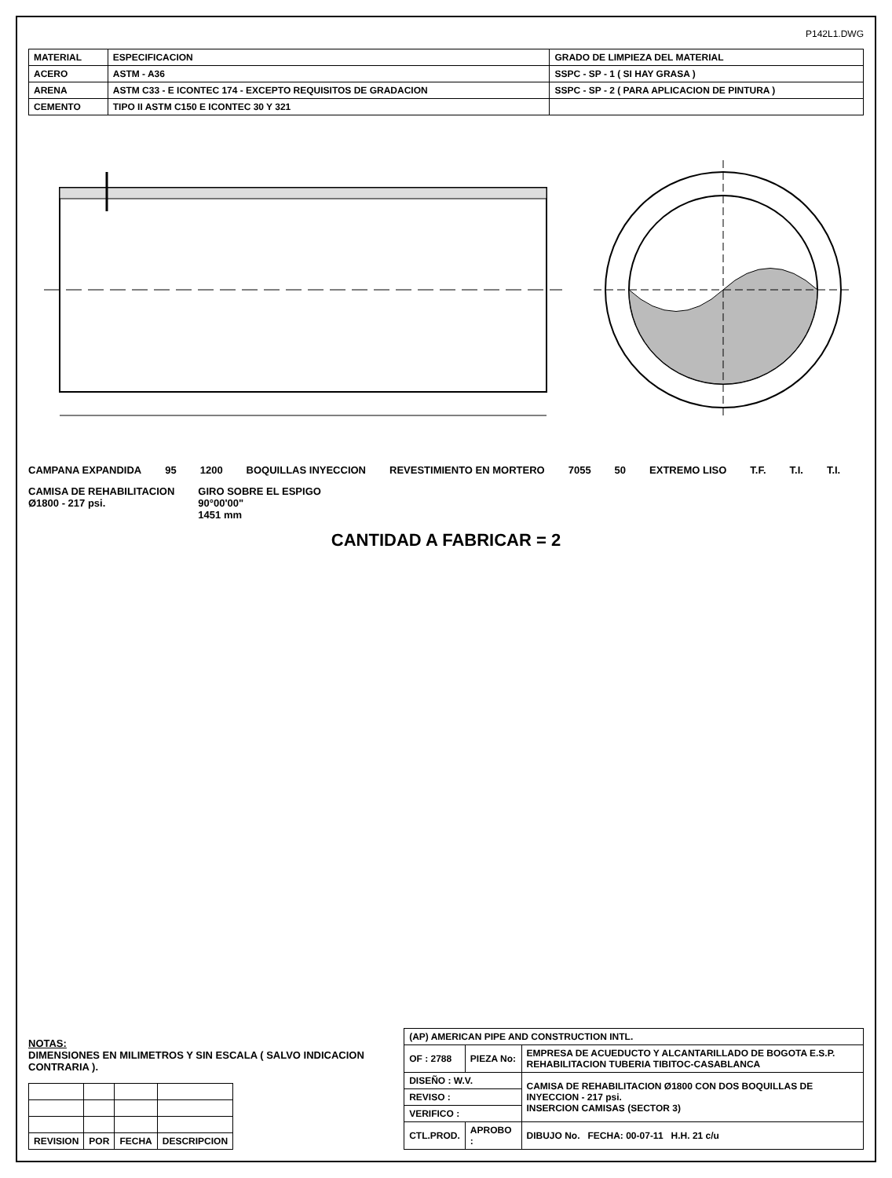P142L1.DWG
| MATERIAL | ESPECIFICACION | GRADO DE LIMPIEZA DEL MATERIAL |
| --- | --- | --- |
| ACERO | ASTM - A36 | SSPC - SP - 1 ( SI HAY GRASA ) |
| ARENA | ASTM C33 - E ICONTEC 174 - EXCEPTO REQUISITOS DE GRADACION | SSPC - SP - 2 ( PARA APLICACION DE PINTURA ) |
| CEMENTO | TIPO II ASTM C150 E ICONTEC 30 Y 321 | |
CAMPANA EXPANDIDA 95 1200 BOQUILLAS INYECCION REVESTIMIENTO EN MORTERO 7055 50 EXTREMO LISO T.F. T.I. T.I.
CAMISA DE REHABILITACION
Ø1800 - 217 psi. GIRO SOBRE EL ESPIGO
90°00'00"
1451 mm
CANTIDAD A FABRICAR = 2
NOTAS:
DIMENSIONES EN MILIMETROS Y SIN ESCALA ( SALVO INDICACION CONTRARIA ).
| REVISION | POR | FECHA | DESCRIPCION |
| --- | --- | --- | --- |
| (AP) AMERICAN PIPE AND CONSTRUCTION INTL. | | |
| OF : 2788 | PIEZA No: | EMPRESA DE ACUEDUCTO Y ALCANTARILLADO DE BOGOTA E.S.P. REHABILITACION TUBERIA TIBITOC-CASABLANCA |
| DISEÑO : W.V. | | CAMISA DE REHABILITACION Ø1800 CON DOS BOQUILLAS DE INYECCION - 217 psi. INSERCION CAMISAS (SECTOR 3) |
| REVISO : | | |
| VERIFICO : | | |
| CTL.PROD. | APROBO : | DIBUJO No. FECHA: 00-07-11 H.H. 21 c/u |